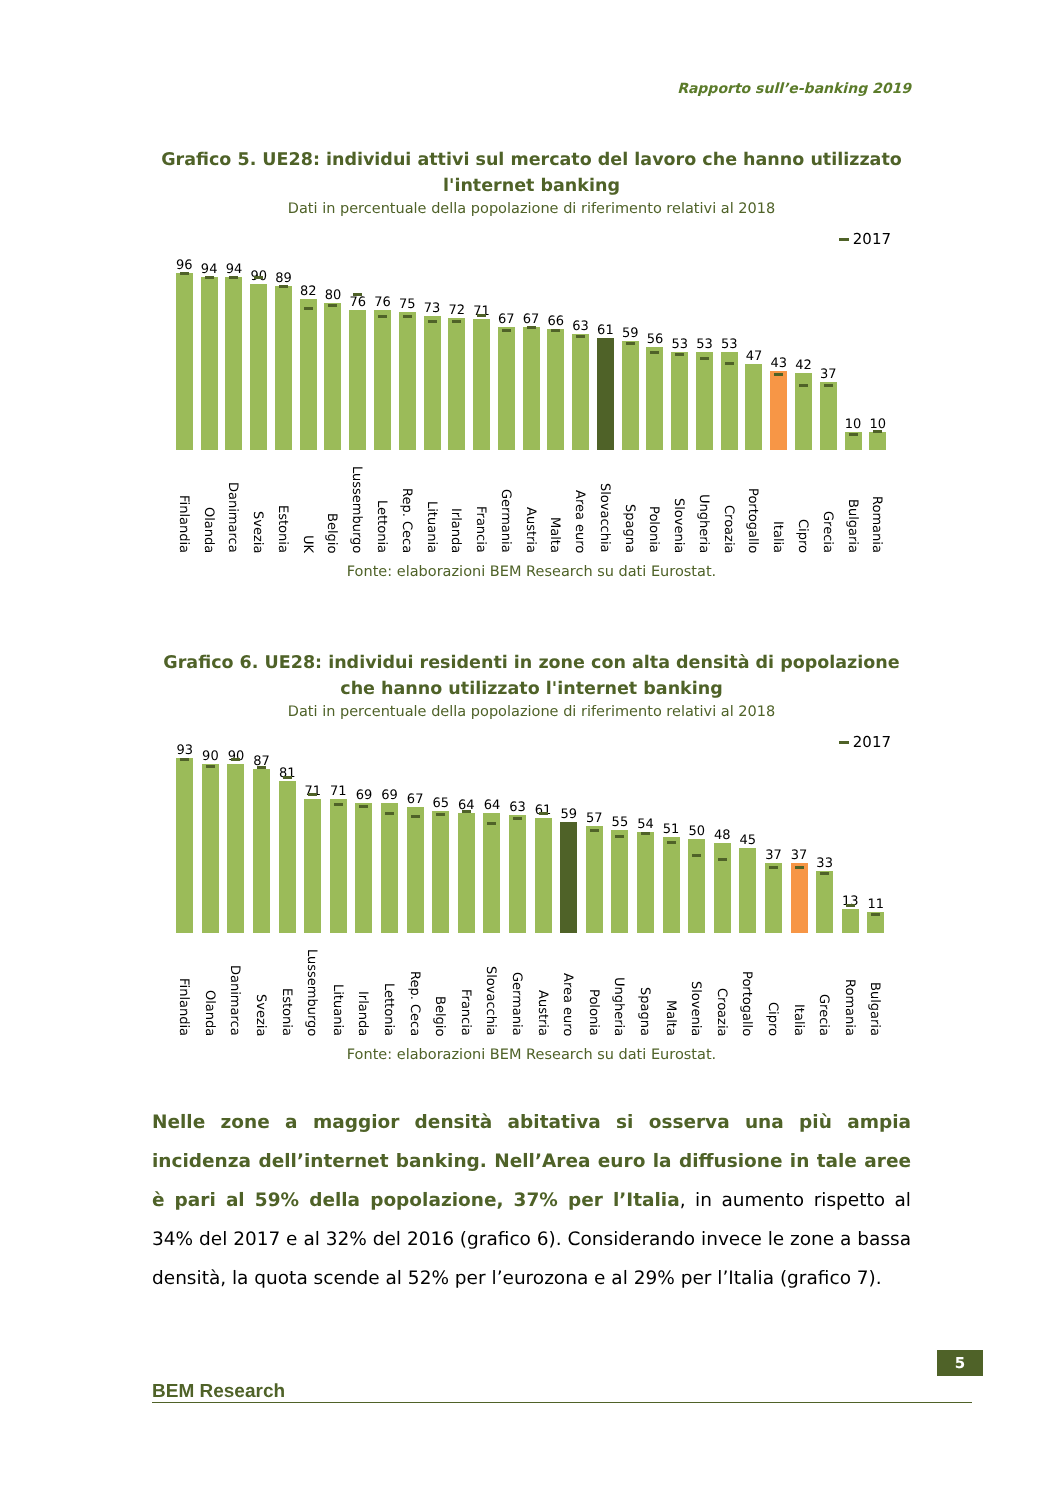Rapporto sull’e-banking 2019
Grafico 5. UE28: individui attivi sul mercato del lavoro che hanno utilizzato l'internet banking
Dati in percentuale della popolazione di riferimento relativi al 2018
2017
96
Finlandia
94
Olanda
94
Danimarca
90
Svezia
89
Estonia
82
UK
80
Belgio
76
Lussemburgo
76
Lettonia
75
Rep. Ceca
73
Lituania
72
Irlanda
71
Francia
67
Germania
67
Austria
66
Malta
63
Area euro
61
Slovacchia
59
Spagna
56
Polonia
53
Slovenia
53
Ungheria
53
Croazia
47
Portogallo
43
Italia
42
Cipro
37
Grecia
10
Bulgaria
10
Romania
Fonte: elaborazioni BEM Research su dati Eurostat.
Grafico 6. UE28: individui residenti in zone con alta densità di popolazione che hanno utilizzato l'internet banking
Dati in percentuale della popolazione di riferimento relativi al 2018
2017
93
Finlandia
90
Olanda
90
Danimarca
87
Svezia
81
Estonia
71
Lussemburgo
71
Lituania
69
Irlanda
69
Lettonia
67
Rep. Ceca
65
Belgio
64
Francia
64
Slovacchia
63
Germania
61
Austria
59
Area euro
57
Polonia
55
Ungheria
54
Spagna
51
Malta
50
Slovenia
48
Croazia
45
Portogallo
37
Cipro
37
Italia
33
Grecia
13
Romania
11
Bulgaria
Fonte: elaborazioni BEM Research su dati Eurostat.
Nelle zone a maggior densità abitativa si osserva una più ampia incidenza dell’internet banking. Nell’Area euro la diffusione in tale aree è pari al 59% della popolazione, 37% per l’Italia, in aumento rispetto al 34% del 2017 e al 32% del 2016 (grafico 6). Considerando invece le zone a bassa densità, la quota scende al 52% per l’eurozona e al 29% per l’Italia (grafico 7).
BEM Research
5